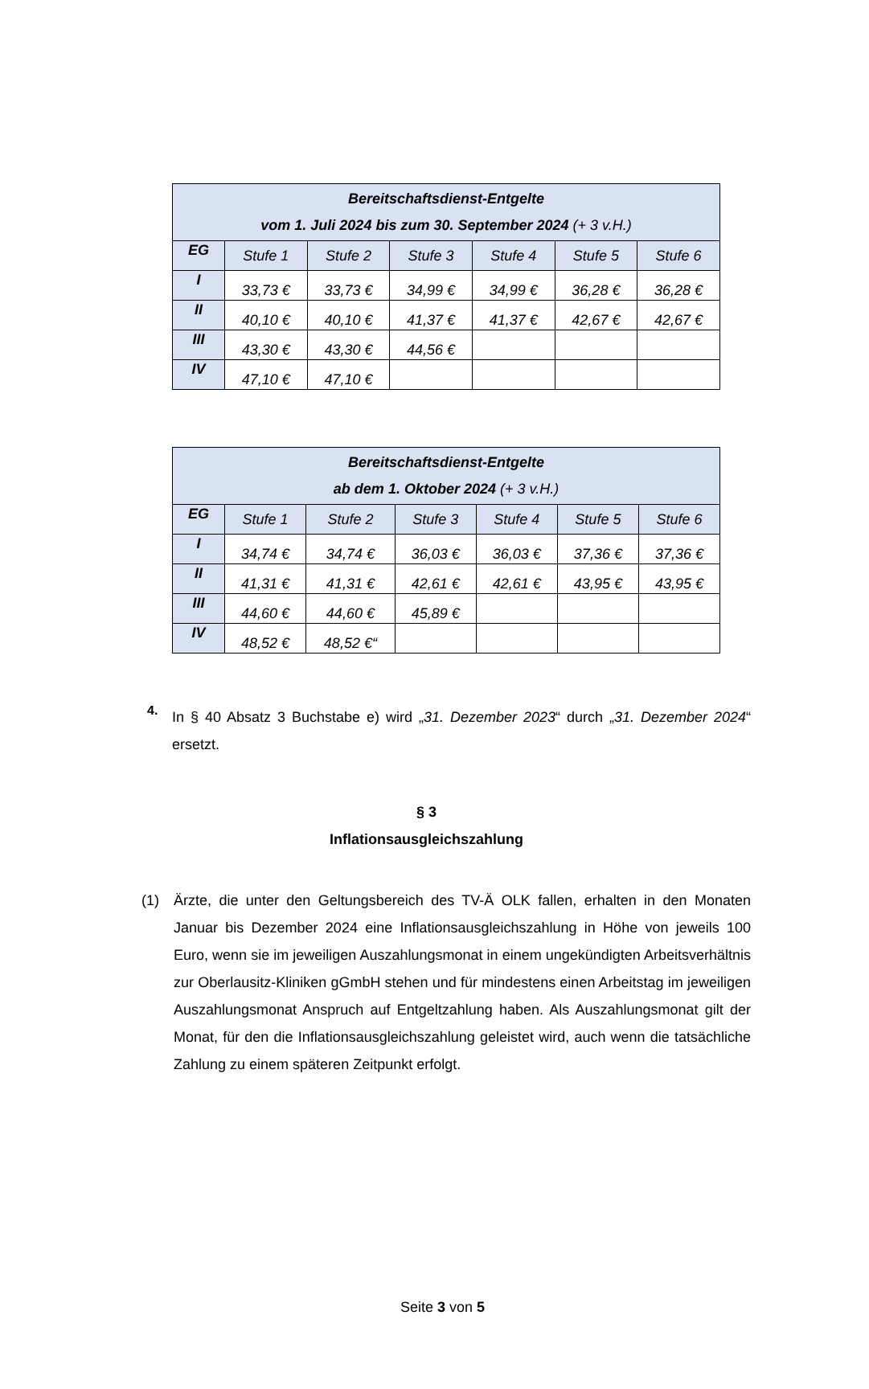| Bereitschaftsdienst-Entgelte vom 1. Juli 2024 bis zum 30. September 2024 (+ 3 v.H.) | | | | | | |
| --- | --- | --- | --- | --- | --- | --- |
| EG | Stufe 1 | Stufe 2 | Stufe 3 | Stufe 4 | Stufe 5 | Stufe 6 |
| I | 33,73 € | 33,73 € | 34,99 € | 34,99 € | 36,28 € | 36,28 € |
| II | 40,10 € | 40,10 € | 41,37 € | 41,37 € | 42,67 € | 42,67 € |
| III | 43,30 € | 43,30 € | 44,56 € | | | |
| IV | 47,10 € | 47,10 € | | | | |
| Bereitschaftsdienst-Entgelte ab dem 1. Oktober 2024 (+ 3 v.H.) | | | | | | |
| --- | --- | --- | --- | --- | --- | --- |
| EG | Stufe 1 | Stufe 2 | Stufe 3 | Stufe 4 | Stufe 5 | Stufe 6 |
| I | 34,74 € | 34,74 € | 36,03 € | 36,03 € | 37,36 € | 37,36 € |
| II | 41,31 € | 41,31 € | 42,61 € | 42,61 € | 43,95 € | 43,95 € |
| III | 44,60 € | 44,60 € | 45,89 € | | | |
| IV | 48,52 € | 48,52 €“ | | | | |
4.
In § 40 Absatz 3 Buchstabe e) wird „31. Dezember 2023“ durch „31. Dezember 2024“ ersetzt.
§ 3
Inflationsausgleichszahlung
(1) Ärzte, die unter den Geltungsbereich des TV-Ä OLK fallen, erhalten in den Monaten Januar bis Dezember 2024 eine Inflationsausgleichszahlung in Höhe von jeweils 100 Euro, wenn sie im jeweiligen Auszahlungsmonat in einem ungekündigten Arbeitsver­hältnis zur Oberlausitz-Kliniken gGmbH stehen und für mindestens einen Arbeitstag im jeweiligen Auszahlungsmonat Anspruch auf Entgeltzahlung haben. Als Auszahlungs­monat gilt der Monat, für den die Inflationsausgleichszahlung geleistet wird, auch wenn die tatsächliche Zahlung zu einem späteren Zeitpunkt erfolgt.
Seite 3 von 5